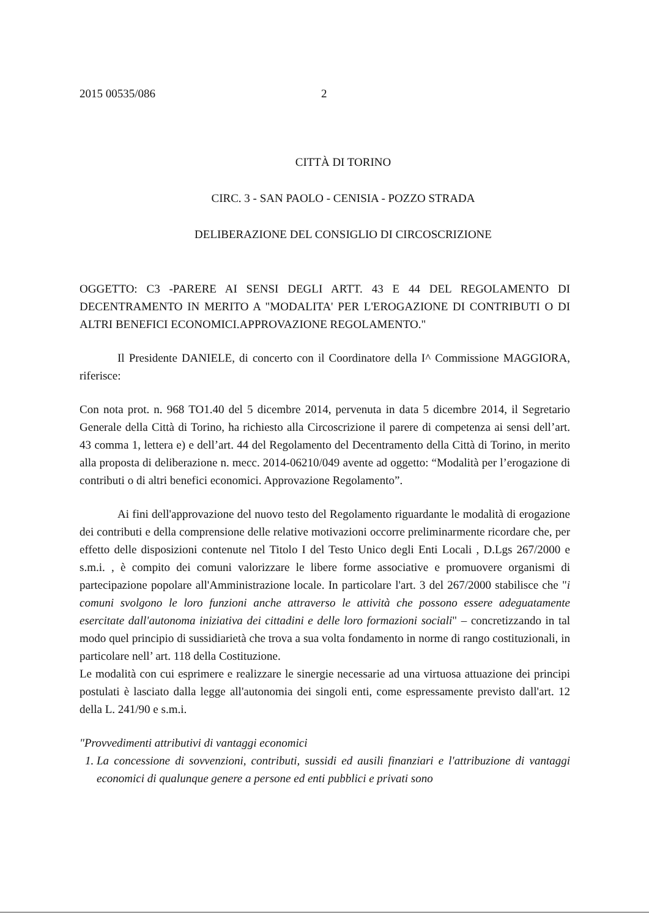2015 00535/086 2
CITTÀ DI TORINO
CIRC. 3 - SAN PAOLO - CENISIA - POZZO STRADA
DELIBERAZIONE DEL CONSIGLIO DI CIRCOSCRIZIONE
OGGETTO: C3 -PARERE AI SENSI DEGLI ARTT. 43 E 44 DEL REGOLAMENTO DI DECENTRAMENTO IN MERITO A "MODALITA' PER L'EROGAZIONE DI CONTRIBUTI O DI ALTRI BENEFICI ECONOMICI.APPROVAZIONE REGOLAMENTO."
Il Presidente DANIELE, di concerto con il Coordinatore della I^ Commissione MAGGIORA, riferisce:
Con nota prot. n. 968 TO1.40 del 5 dicembre 2014, pervenuta in data 5 dicembre 2014, il Segretario Generale della Città di Torino, ha richiesto alla Circoscrizione il parere di competenza ai sensi dell’art. 43 comma 1, lettera e) e dell’art. 44 del Regolamento del Decentramento della Città di Torino, in merito alla proposta di deliberazione n. mecc. 2014-06210/049 avente ad oggetto: “Modalità per l’erogazione di contributi o di altri benefici economici. Approvazione Regolamento”.
Ai fini dell'approvazione del nuovo testo del Regolamento riguardante le modalità di erogazione dei contributi e della comprensione delle relative motivazioni occorre preliminarmente ricordare che, per effetto delle disposizioni contenute nel Titolo I del Testo Unico degli Enti Locali , D.Lgs 267/2000 e s.m.i. , è compito dei comuni valorizzare le libere forme associative e promuovere organismi di partecipazione popolare all'Amministrazione locale. In particolare l'art. 3 del 267/2000 stabilisce che "i comuni svolgono le loro funzioni anche attraverso le attività che possono essere adeguatamente esercitate dall'autonoma iniziativa dei cittadini e delle loro formazioni sociali" – concretizzando in tal modo quel principio di sussidiarietà che trova a sua volta fondamento in norme di rango costituzionali, in particolare nell’ art. 118 della Costituzione.
Le modalità con cui esprimere e realizzare le sinergie necessarie ad una virtuosa attuazione dei principi postulati è lasciato dalla legge all'autonomia dei singoli enti, come espressamente previsto dall'art. 12 della L. 241/90 e s.m.i.
"Provvedimenti attributivi di vantaggi economici
1. La concessione di sovvenzioni, contributi, sussidi ed ausili finanziari e l'attribuzione di vantaggi economici di qualunque genere a persone ed enti pubblici e privati sono